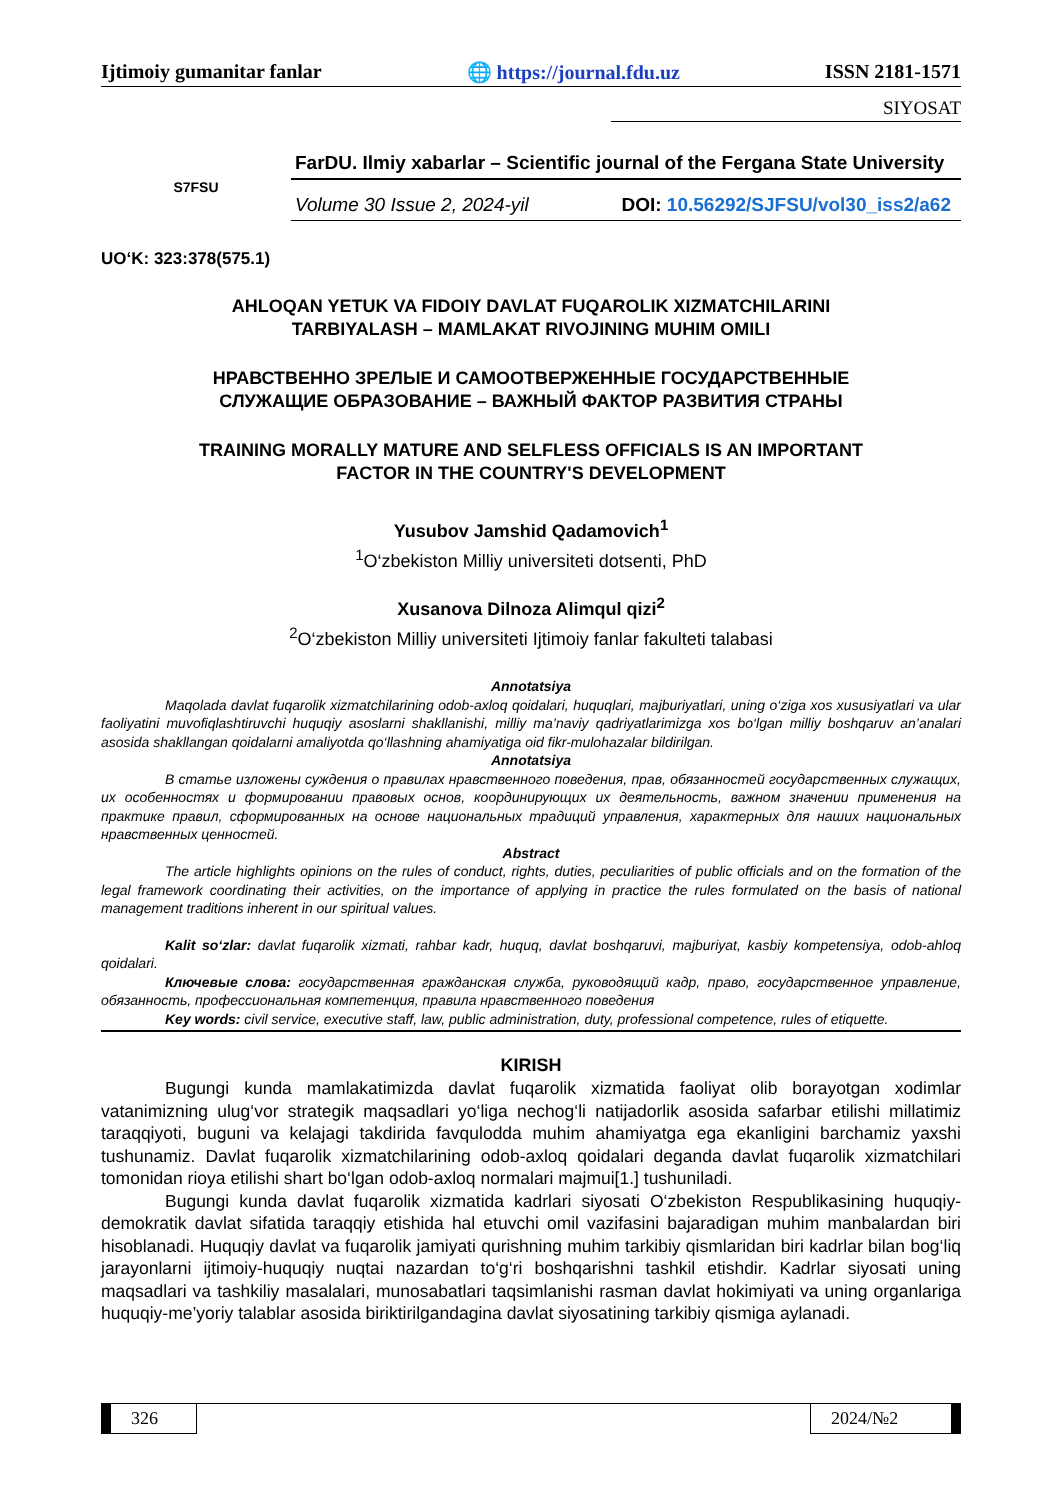Ijtimoiy gumanitar fanlar 🌐 https://journal.fdu.uz ISSN 2181-1571
SIYOSAT
S7FSU
FarDU. Ilmiy xabarlar – Scientific journal of the Fergana State University
Volume 30 Issue 2, 2024-yil DOI: 10.56292/SJFSU/vol30_iss2/a62
UO‘K: 323:378(575.1)
AHLOQAN YETUK VA FIDOIY DAVLAT FUQAROLIK XIZMATCHILARINI
TARBIYALASH – MAMLAKAT RIVOJINING MUHIM OMILI
НРАВСТВЕННО ЗРЕЛЫЕ И САМООТВЕРЖЕННЫЕ ГОСУДАРСТВЕННЫЕ
СЛУЖАЩИЕ ОБРАЗОВАНИЕ – ВАЖНЫЙ ФАКТОР РАЗВИТИЯ СТРАНЫ
TRAINING MORALLY MATURE AND SELFLESS OFFICIALS IS AN IMPORTANT
FACTOR IN THE COUNTRY'S DEVELOPMENT
Yusubov Jamshid Qadamovich<sup>1</sup>
<sup>1</sup> O‘zbekiston Milliy universiteti dotsenti, PhD
Xusanova Dilnoza Alimqul qizi<sup>2</sup>
<sup>2</sup> O‘zbekiston Milliy universiteti Ijtimoiy fanlar fakulteti talabasi
Annotatsiya
Maqolada davlat fuqarolik xizmatchilarining odob-axloq qoidalari, huquqlari, majburiyatlari, uning o‘ziga xos xususiyatlari va ular faoliyatini muvofiqlashtiruvchi huquqiy asoslarni shakllanishi, milliy ma’naviy qadriyatlarimizga xos bo‘lgan milliy boshqaruv an’analari asosida shakllangan qoidalarni amaliyotda qo‘llashning ahamiyatiga oid fikr-mulohazalar bildirilgan.
Annotatsiya
В статье изложены суждения о правилах нравственного поведения, прав, обязанностей государственных служащих, их особенностях и формировании правовых основ, координирующих их деятельность, важном значении применения на практике правил, сформированных на основе национальных традиций управления, характерных для наших национальных нравственных ценностей.
Abstract
The article highlights opinions on the rules of conduct, rights, duties, peculiarities of public officials and on the formation of the legal framework coordinating their activities, on the importance of applying in practice the rules formulated on the basis of national management traditions inherent in our spiritual values.
Kalit so‘zlar: davlat fuqarolik xizmati, rahbar kadr, huquq, davlat boshqaruvi, majburiyat, kasbiy kompetensiya, odob-ahloq qoidalari.
Ключевые слова: государственная гражданская служба, руководящий кадр, право, государственное управление, обязанность, профессиональная компетенция, правила нравственного поведения
Key words: civil service, executive staff, law, public administration, duty, professional competence, rules of etiquette.
KIRISH
Bugungi kunda mamlakatimizda davlat fuqarolik xizmatida faoliyat olib borayotgan xodimlar vatanimizning ulug‘vor strategik maqsadlari yo‘liga nechog‘li natijadorlik asosida safarbar etilishi millatimiz taraqqiyoti, buguni va kelajagi takdirida favqulodda muhim ahamiyatga ega ekanligini barchamiz yaxshi tushunamiz. Davlat fuqarolik xizmatchilarining odob-axloq qoidalari deganda davlat fuqarolik xizmatchilari tomonidan rioya etilishi shart bo‘lgan odob-axloq normalari majmui[1.] tushuniladi.
Bugungi kunda davlat fuqarolik xizmatida kadrlari siyosati O‘zbekiston Respublikasining huquqiy-demokratik davlat sifatida taraqqiy etishida hal etuvchi omil vazifasini bajaradigan muhim manbalardan biri hisoblanadi. Huquqiy davlat va fuqarolik jamiyati qurishning muhim tarkibiy qismlaridan biri kadrlar bilan bog‘liq jarayonlarni ijtimoiy-huquqiy nuqtai nazardan to‘g‘ri boshqarishni tashkil etishdir. Kadrlar siyosati uning maqsadlari va tashkiliy masalalari, munosabatlari taqsimlanishi rasman davlat hokimiyati va uning organlariga huquqiy-me’yoriy talablar asosida biriktirilgandagina davlat siyosatining tarkibiy qismiga aylanadi.
326 2024/№2